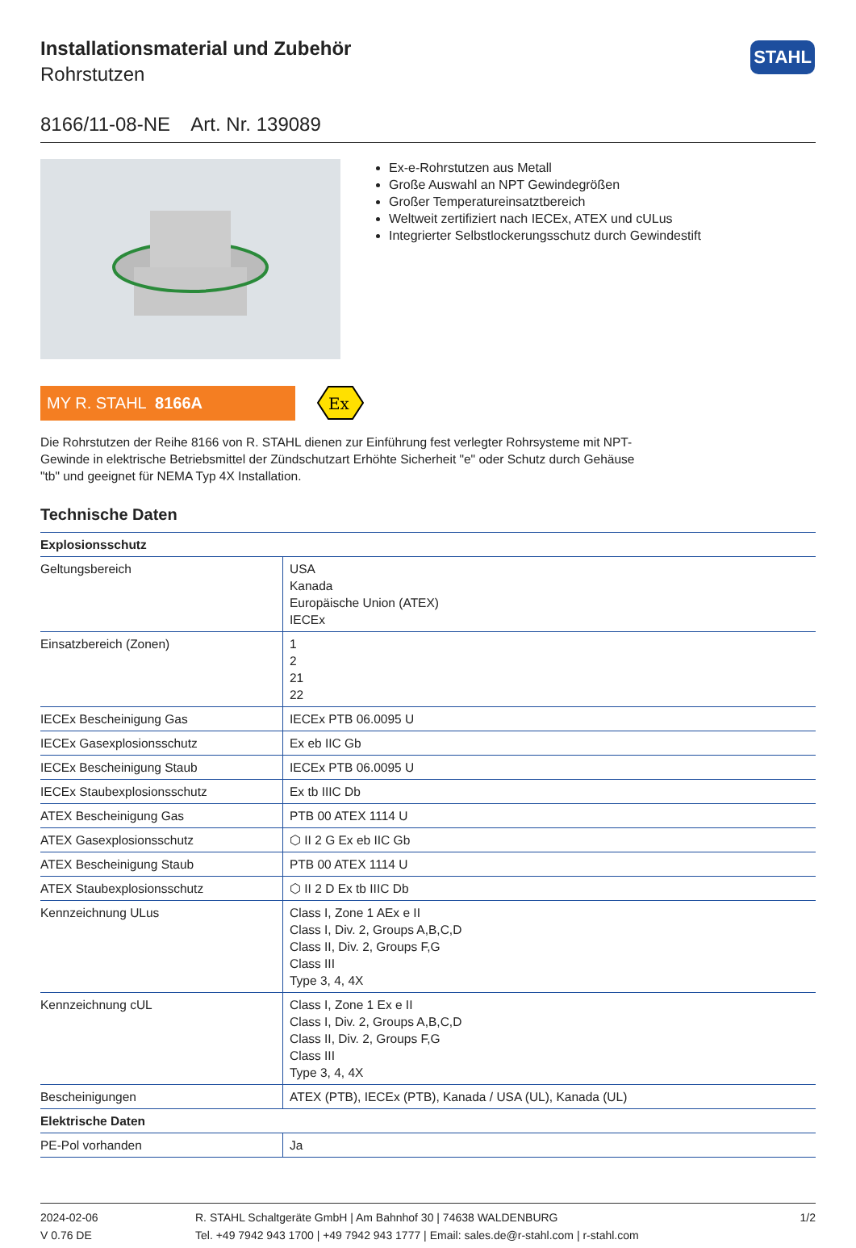STAHL
Installationsmaterial und Zubehör
Rohrstutzen
8166/11-08-NE Art. Nr. 139089
Ex-e-Rohrstutzen aus Metall
Große Auswahl an NPT Gewindegrößen
Großer Temperatureinsatztbereich
Weltweit zertifiziert nach IECEx, ATEX und cULus
Integrierter Selbstlockerungsschutz durch Gewindestift
MY R. STAHL 8166A
Ex
Die Rohrstutzen der Reihe 8166 von R. STAHL dienen zur Einführung fest verlegter Rohrsysteme mit NPT-Gewinde in elektrische Betriebsmittel der Zündschutzart Erhöhte Sicherheit "e" oder Schutz durch Gehäuse "tb" und geeignet für NEMA Typ 4X Installation.
Technische Daten
| Explosionsschutz | |
| --- | --- |
| Geltungsbereich | USA Kanada Europäische Union (ATEX) IECEx |
| Einsatzbereich (Zonen) | 1 2 21 22 |
| IECEx Bescheinigung Gas | IECEx PTB 06.0095 U |
| IECEx Gasexplosionsschutz | Ex eb IIC Gb |
| IECEx Bescheinigung Staub | IECEx PTB 06.0095 U |
| IECEx Staubexplosionsschutz | Ex tb IIIC Db |
| ATEX Bescheinigung Gas | PTB 00 ATEX 1114 U |
| ATEX Gasexplosionsschutz | ⬡ II 2 G Ex eb IIC Gb |
| ATEX Bescheinigung Staub | PTB 00 ATEX 1114 U |
| ATEX Staubexplosionsschutz | ⬡ II 2 D Ex tb IIIC Db |
| Kennzeichnung ULus | Class I, Zone 1 AEx e II Class I, Div. 2, Groups A,B,C,D Class II, Div. 2, Groups F,G Class III Type 3, 4, 4X |
| Kennzeichnung cUL | Class I, Zone 1 Ex e II Class I, Div. 2, Groups A,B,C,D Class II, Div. 2, Groups F,G Class III Type 3, 4, 4X |
| Bescheinigungen | ATEX (PTB), IECEx (PTB), Kanada / USA (UL), Kanada (UL) |
| Elektrische Daten | |
| PE-Pol vorhanden | Ja |
2024-02-06
V 0.76 DE
R. STAHL Schaltgeräte GmbH | Am Bahnhof 30 | 74638 WALDENBURG
Tel. +49 7942 943 1700 | +49 7942 943 1777 | Email: sales.de@r-stahl.com | r-stahl.com
1/2